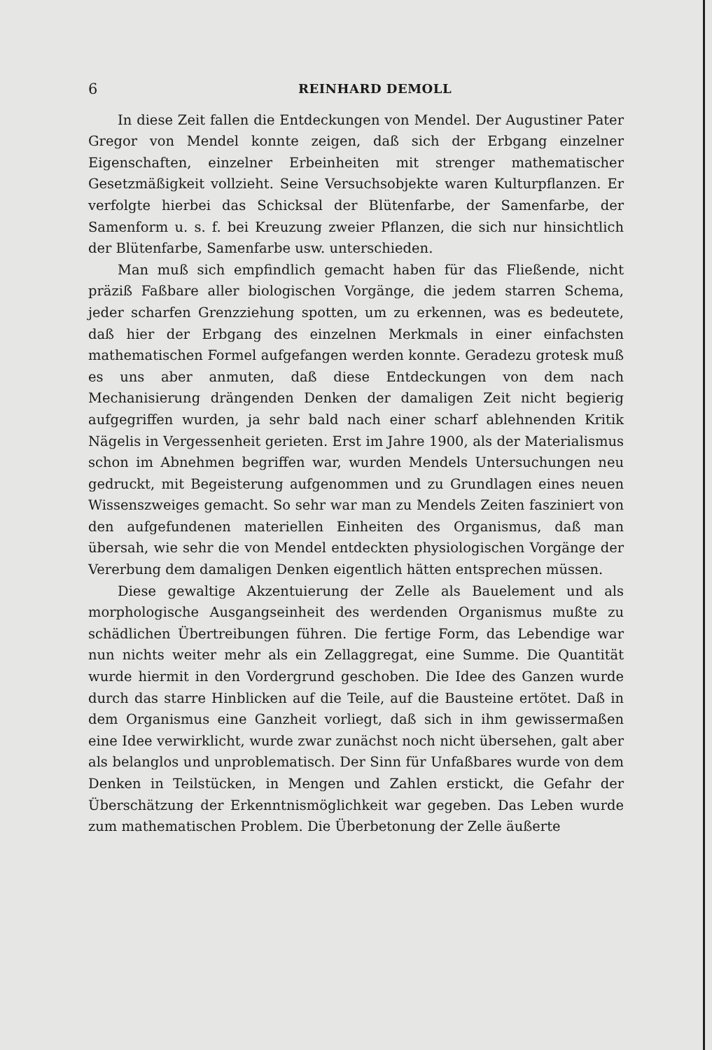6 REINHARD DEMOLL
In diese Zeit fallen die Entdeckungen von Mendel. Der Augustiner Pater Gregor von Mendel konnte zeigen, daß sich der Erbgang einzelner Eigenschaften, einzelner Erbeinheiten mit strenger mathematischer Gesetzmäßigkeit vollzieht. Seine Versuchsobjekte waren Kulturpflanzen. Er verfolgte hierbei das Schicksal der Blütenfarbe, der Samenfarbe, der Samenform u. s. f. bei Kreuzung zweier Pflanzen, die sich nur hinsichtlich der Blütenfarbe, Samenfarbe usw. unterschieden.
Man muß sich empfindlich gemacht haben für das Fließende, nicht präziß Faßbare aller biologischen Vorgänge, die jedem starren Schema, jeder scharfen Grenzziehung spotten, um zu erkennen, was es bedeutete, daß hier der Erbgang des einzelnen Merkmals in einer einfachsten mathematischen Formel aufgefangen werden konnte. Geradezu grotesk muß es uns aber anmuten, daß diese Entdeckungen von dem nach Mechanisierung drängenden Denken der damaligen Zeit nicht begierig aufgegriffen wurden, ja sehr bald nach einer scharf ablehnenden Kritik Nägelis in Vergessenheit gerieten. Erst im Jahre 1900, als der Materialismus schon im Abnehmen begriffen war, wurden Mendels Untersuchungen neu gedruckt, mit Begeisterung aufgenommen und zu Grundlagen eines neuen Wissenszweiges gemacht. So sehr war man zu Mendels Zeiten fasziniert von den aufgefundenen materiellen Einheiten des Organismus, daß man übersah, wie sehr die von Mendel entdeckten physiologischen Vorgänge der Vererbung dem damaligen Denken eigentlich hätten entsprechen müssen.
Diese gewaltige Akzentuierung der Zelle als Bauelement und als morphologische Ausgangseinheit des werdenden Organismus mußte zu schädlichen Übertreibungen führen. Die fertige Form, das Lebendige war nun nichts weiter mehr als ein Zellaggregat, eine Summe. Die Quantität wurde hiermit in den Vordergrund geschoben. Die Idee des Ganzen wurde durch das starre Hinblicken auf die Teile, auf die Bausteine ertötet. Daß in dem Organismus eine Ganzheit vorliegt, daß sich in ihm gewissermaßen eine Idee verwirklicht, wurde zwar zunächst noch nicht übersehen, galt aber als belanglos und unproblematisch. Der Sinn für Unfaßbares wurde von dem Denken in Teilstücken, in Mengen und Zahlen erstickt, die Gefahr der Überschätzung der Erkenntnismöglichkeit war gegeben. Das Leben wurde zum mathematischen Problem. Die Überbetonung der Zelle äußerte